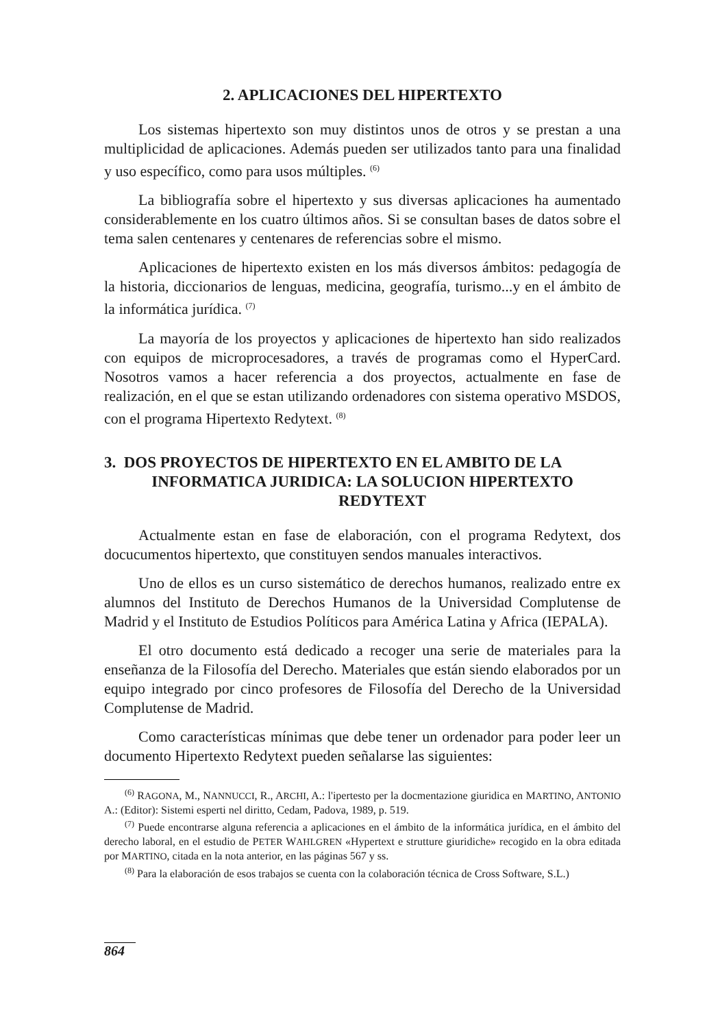2. APLICACIONES DEL HIPERTEXTO
Los sistemas hipertexto son muy distintos unos de otros y se prestan a una multiplicidad de aplicaciones. Además pueden ser utilizados tanto para una finalidad y uso específico, como para usos múltiples. <sup>(6)</sup>
La bibliografía sobre el hipertexto y sus diversas aplicaciones ha aumentado considerablemente en los cuatro últimos años. Si se consultan bases de datos sobre el tema salen centenares y centenares de referencias sobre el mismo.
Aplicaciones de hipertexto existen en los más diversos ámbitos: pedagogía de la historia, diccionarios de lenguas, medicina, geografía, turismo...y en el ámbito de la informática jurídica. <sup>(7)</sup>
La mayoría de los proyectos y aplicaciones de hipertexto han sido realizados con equipos de microprocesadores, a través de programas como el HyperCard. Nosotros vamos a hacer referencia a dos proyectos, actualmente en fase de realización, en el que se estan utilizando ordenadores con sistema operativo MSDOS, con el programa Hipertexto Redytext. <sup>(8)</sup>
3. DOS PROYECTOS DE HIPERTEXTO EN EL AMBITO DE LA
INFORMATICA JURIDICA: LA SOLUCION HIPERTEXTO
REDYTEXT
Actualmente estan en fase de elaboración, con el programa Redytext, dos docucumentos hipertexto, que constituyen sendos manuales interactivos.
Uno de ellos es un curso sistemático de derechos humanos, realizado entre ex alumnos del Instituto de Derechos Humanos de la Universidad Complutense de Madrid y el Instituto de Estudios Políticos para América Latina y Africa (IEPALA).
El otro documento está dedicado a recoger una serie de materiales para la enseñanza de la Filosofía del Derecho. Materiales que están siendo elaborados por un equipo integrado por cinco profesores de Filosofía del Derecho de la Universidad Complutense de Madrid.
Como características mínimas que debe tener un ordenador para poder leer un documento Hipertexto Redytext pueden señalarse las siguientes:
<sup>(6)</sup> RAGONA, M., NANNUCCI, R., ARCHI, A.: l'ipertesto per la docmentazione giuridica en MARTINO, ANTONIO A.: (Editor): Sistemi esperti nel diritto, Cedam, Padova, 1989, p. 519.
<sup>(7)</sup> Puede encontrarse alguna referencia a aplicaciones en el ámbito de la informática jurídica, en el ámbito del derecho laboral, en el estudio de PETER WAHLGREN «Hypertext e strutture giuridiche» recogido en la obra editada por MARTINO, citada en la nota anterior, en las páginas 567 y ss.
<sup>(8)</sup> Para la elaboración de esos trabajos se cuenta con la colaboración técnica de Cross Software, S.L.)
864